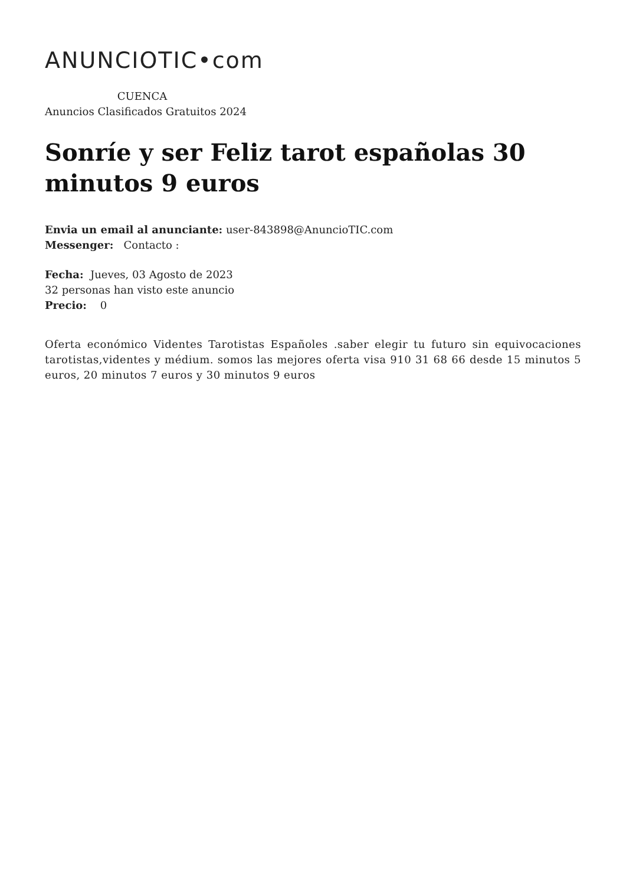ANUNCIOTIC•com
CUENCA
Anuncios Clasificados Gratuitos 2024
Sonríe y ser Feliz tarot españolas 30 minutos 9 euros
Envia un email al anunciante: user-843898@AnuncioTIC.com
Messenger: Contacto :
Fecha: Jueves, 03 Agosto de 2023
32 personas han visto este anuncio
Precio: 0
Oferta económico Videntes Tarotistas Españoles .saber elegir tu futuro sin equivocaciones tarotistas,videntes y médium. somos las mejores oferta visa 910 31 68 66 desde 15 minutos 5 euros, 20 minutos 7 euros y 30 minutos 9 euros